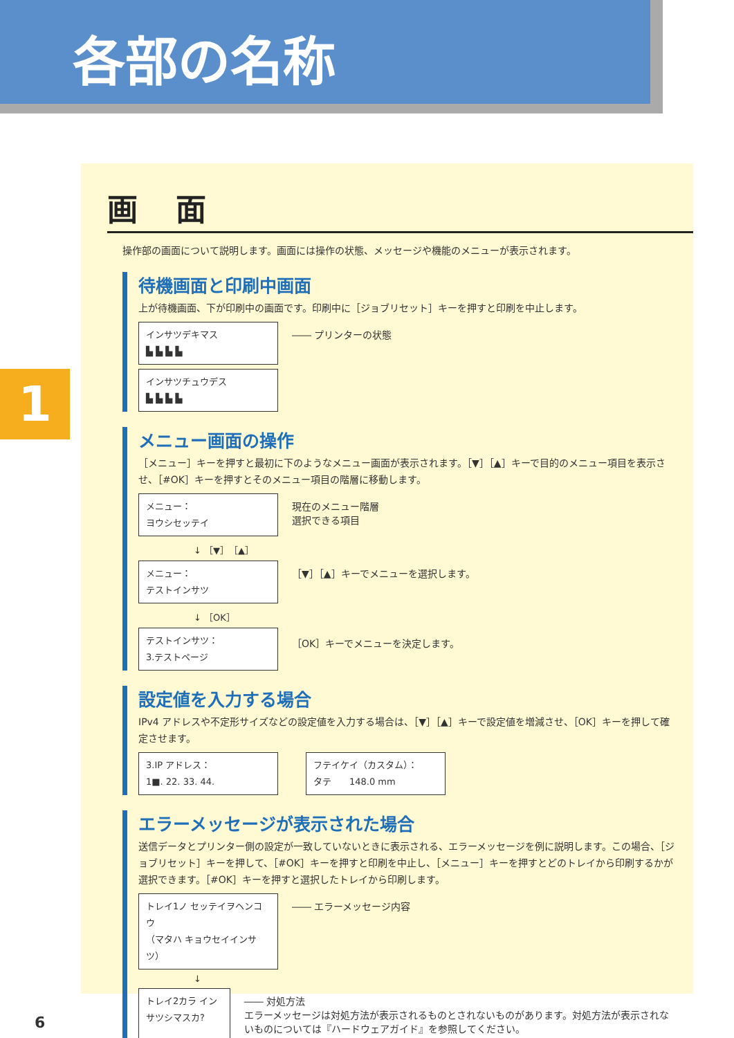各部の名称
1
画 面
操作部の画面について説明します。画面には操作の状態、メッセージや機能のメニューが表示されます。
待機画面と印刷中画面
上が待機画面、下が印刷中の画面です。印刷中に［ジョブリセット］キーを押すと印刷を中止します。
インサツデキマス
▙ ▙ ▙ ▙
―― プリンターの状態
インサツチュウデス
▙ ▙ ▙ ▙
メニュー画面の操作
［メニュー］キーを押すと最初に下のようなメニュー画面が表示されます。［▼］［▲］キーで目的のメニュー項目を表示させ、［#OK］キーを押すとそのメニュー項目の階層に移動します。
メニュー：
ヨウシセッテイ
現在のメニュー階層
選択できる項目
↓ ［▼］［▲］
メニュー：
テストインサツ
［▼］［▲］キーでメニューを選択します。
↓ ［OK］
テストインサツ：
3.テストページ
［OK］キーでメニューを決定します。
設定値を入力する場合
IPv4 アドレスや不定形サイズなどの設定値を入力する場合は、［▼］［▲］キーで設定値を増減させ、［OK］キーを押して確定させます。
3.IP アドレス：
1■. 22. 33. 44.
フテイケイ（カスタム）：
タテ　　148.0 mm
エラーメッセージが表示された場合
送信データとプリンター側の設定が一致していないときに表示される、エラーメッセージを例に説明します。この場合、［ジョブリセット］キーを押して、［#OK］キーを押すと印刷を中止し、［メニュー］キーを押すとどのトレイから印刷するかが選択できます。［#OK］キーを押すと選択したトレイから印刷します。
トレイ1ノ セッテイヲヘンコウ
（マタハ キョウセイインサツ）
―― エラーメッセージ内容
↓
トレイ2カラ インサツシマスカ?
―― 対処方法
エラーメッセージは対処方法が表示されるものとされないものがあります。対処方法が表示されないものについては『ハードウェアガイド』を参照してください。
6